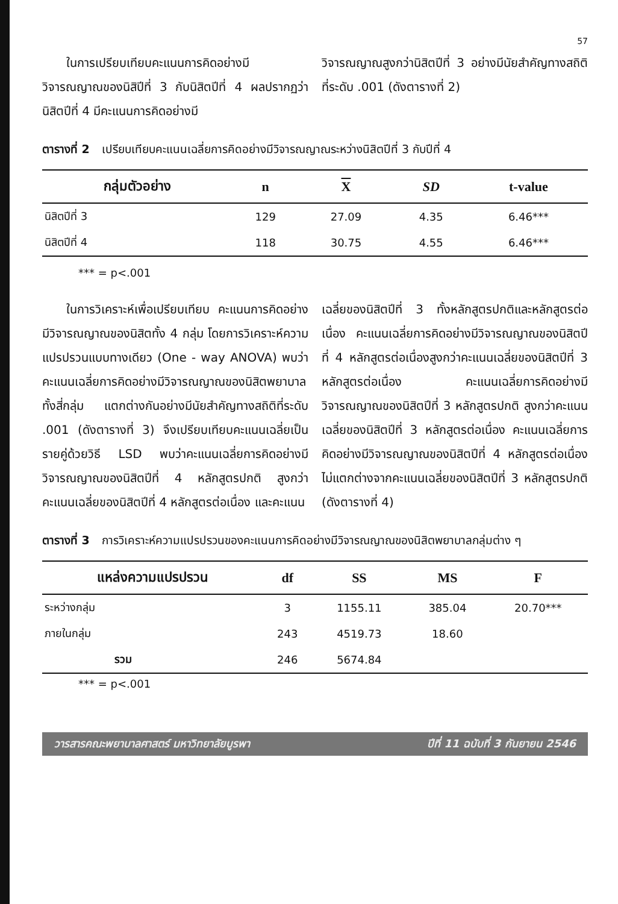57
  ในการเปรียบเทียบคะแนนการคิดอย่างมีวิจารณญาณของนิสิปีที่ 3 กับนิสิตปีที่ 4 ผลปรากฏว่านิสิตปีที่ 4 มีคะแนนการคิดอย่างมี
วิจารณญาณสูงกว่านิสิตปีที่ 3 อย่างมีนัยสำคัญทางสถิติที่ระดับ .001 (ดังตารางที่ 2)
ตารางที่ 2 เปรียบเทียบคะแนนเฉลี่ยการคิดอย่างมีวิจารณญาณระหว่างนิสิตปีที่ 3 กับปีที่ 4
| กลุ่มตัวอย่าง | n | X | SD | t-value |
| --- | --- | --- | --- | --- |
| นิสิตปีที่ 3 | 129 | 27.09 | 4.35 | 6.46*** |
| นิสิตปีที่ 4 | 118 | 30.75 | 4.55 | 6.46*** |
*** = p<.001
  ในการวิเคราะห์เพื่อเปรียบเทียบ คะแนนการคิดอย่างมีวิจารณญาณของนิสิตทั้ง 4 กลุ่ม โดยการวิเคราะห์ความแปรปรวนแบบทางเดียว (One - way ANOVA) พบว่าคะแนนเฉลี่ยการคิดอย่างมีวิจารณญาณของนิสิตพยาบาลทั้งสี่กลุ่ม แตกต่างกันอย่างมีนัยสำคัญทางสถิติที่ระดับ .001 (ดังตารางที่ 3) จึงเปรียบเทียบคะแนนเฉลี่ยเป็นรายคู่ด้วยวิธี LSD พบว่าคะแนนเฉลี่ยการคิดอย่างมีวิจารณญาณของนิสิตปีที่ 4 หลักสูตรปกติ สูงกว่า คะแนนเฉลี่ยของนิสิตปีที่ 4 หลักสูตรต่อเนื่อง และคะแนน
เฉลี่ยของนิสิตปีที่ 3 ทั้งหลักสูตรปกติและหลักสูตรต่อเนื่อง คะแนนเฉลี่ยการคิดอย่างมีวิจารณญาณของนิสิตปีที่ 4 หลักสูตรต่อเนื่องสูงกว่าคะแนนเฉลี่ยของนิสิตปีที่ 3 หลักสูตรต่อเนื่อง คะแนนเฉลี่ยการคิดอย่างมีวิจารณญาณของนิสิตปีที่ 3 หลักสูตรปกติ สูงกว่าคะแนนเฉลี่ยของนิสิตปีที่ 3 หลักสูตรต่อเนื่อง คะแนนเฉลี่ยการคิดอย่างมีวิจารณญาณของนิสิตปีที่ 4 หลักสูตรต่อเนื่อง ไม่แตกต่างจากคะแนนเฉลี่ยของนิสิตปีที่ 3 หลักสูตรปกติ (ดังตารางที่ 4)
ตารางที่ 3 การวิเคราะห์ความแปรปรวนของคะแนนการคิดอย่างมีวิจารณญาณของนิสิตพยาบาลกลุ่มต่าง ๆ
| แหล่งความแปรปรวน | df | SS | MS | F |
| --- | --- | --- | --- | --- |
| ระหว่างกลุ่ม | 3 | 1155.11 | 385.04 | 20.70*** |
| ภายในกลุ่ม | 243 | 4519.73 | 18.60 | |
| รวม | 246 | 5674.84 | | |
*** = p<.001
วารสารคณะพยาบาลศาสตร์ มหาวิทยาลัยบูรพา ปีที่ 11 ฉบับที่ 3 กันยายน 2546